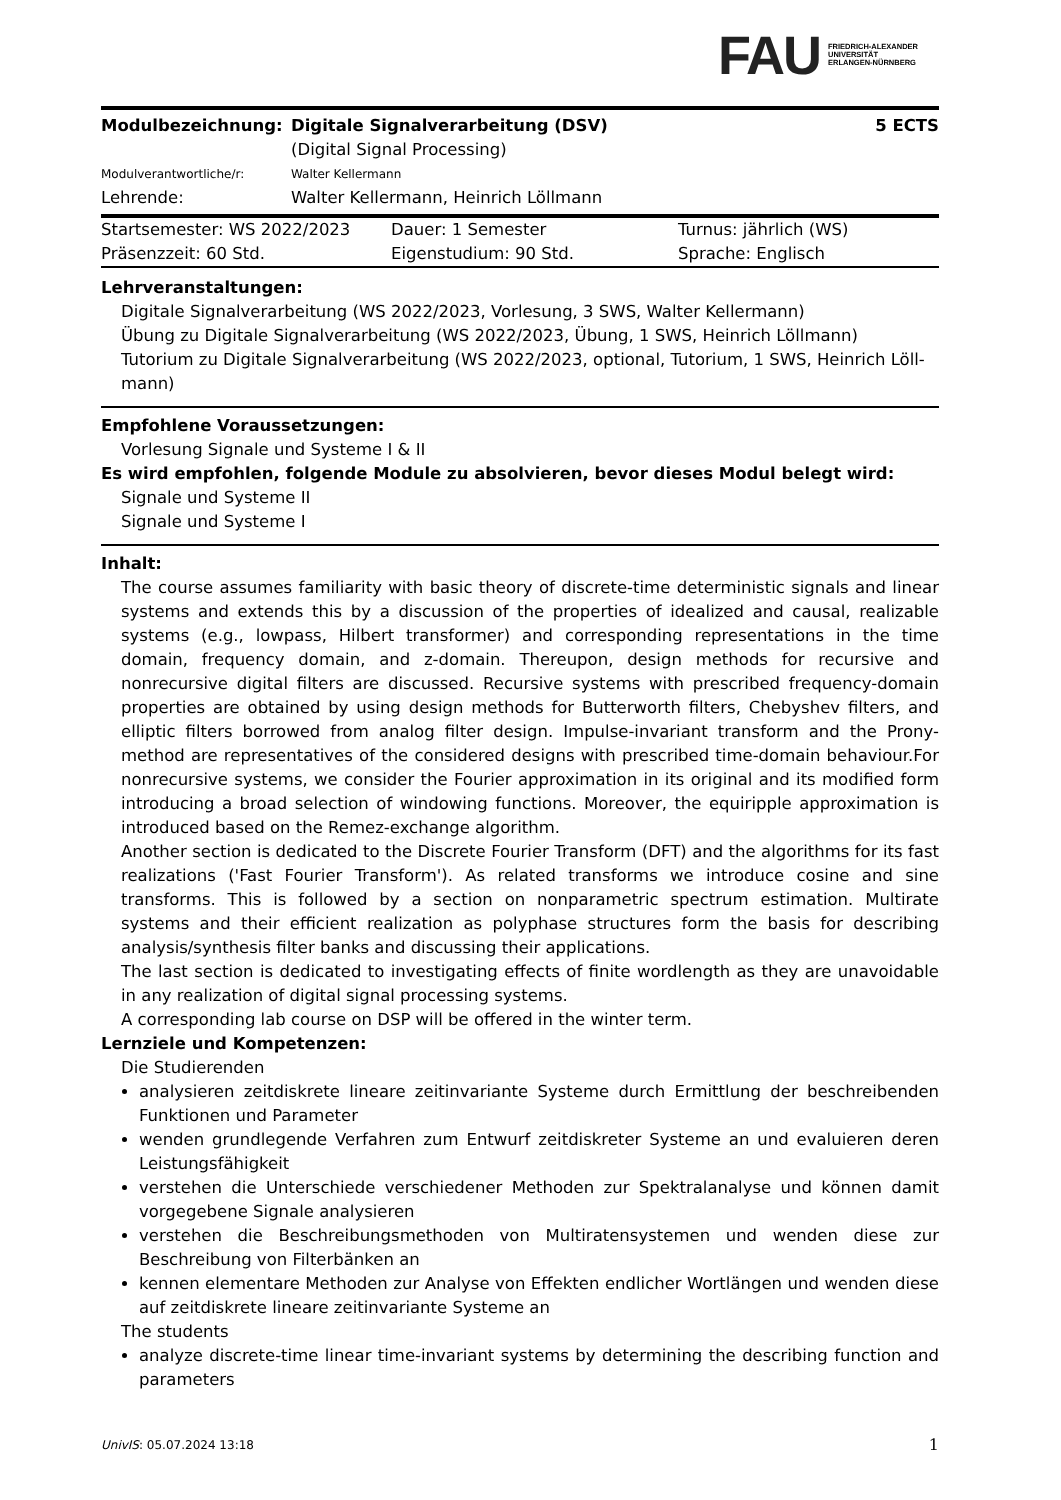FAU
FRIEDRICH-ALEXANDER
UNIVERSITÄT
ERLANGEN-NÜRNBERG
| Modulbezeichnung: | Digitale Signalverarbeitung (DSV) (Digital Signal Processing) | 5 ECTS |
| Modulverantwortliche/r: | Walter Kellermann | |
| Lehrende: | Walter Kellermann, Heinrich Löllmann | |
| Startsemester: WS 2022/2023 | Dauer: 1 Semester | Turnus: jährlich (WS) |
| Präsenzzeit: 60 Std. | Eigenstudium: 90 Std. | Sprache: Englisch |
Lehrveranstaltungen:
Digitale Signalverarbeitung (WS 2022/2023, Vorlesung, 3 SWS, Walter Kellermann)
Übung zu Digitale Signalverarbeitung (WS 2022/2023, Übung, 1 SWS, Heinrich Löllmann)
Tutorium zu Digitale Signalverarbeitung (WS 2022/2023, optional, Tutorium, 1 SWS, Heinrich Löll-mann)
Empfohlene Voraussetzungen:
Vorlesung Signale und Systeme I & II
Es wird empfohlen, folgende Module zu absolvieren, bevor dieses Modul belegt wird:
Signale und Systeme II
Signale und Systeme I
Inhalt:
The course assumes familiarity with basic theory of discrete-time deterministic signals and linear systems and extends this by a discussion of the properties of idealized and causal, realizable systems (e.g., lowpass, Hilbert transformer) and corresponding representations in the time domain, frequency domain, and z-domain. Thereupon, design methods for recursive and nonrecursive digital filters are discussed. Recursive systems with prescribed frequency-domain properties are obtained by using design methods for Butterworth filters, Chebyshev filters, and elliptic filters borrowed from analog filter design. Impulse-invariant transform and the Prony-method are representatives of the considered designs with prescribed time-domain behaviour.For nonrecursive systems, we consider the Fourier approximation in its original and its modified form introducing a broad selection of windowing functions. Moreover, the equiripple approximation is introduced based on the Remez-exchange algorithm.
Another section is dedicated to the Discrete Fourier Transform (DFT) and the algorithms for its fast realizations ('Fast Fourier Transform'). As related transforms we introduce cosine and sine transforms. This is followed by a section on nonparametric spectrum estimation. Multirate systems and their efficient realization as polyphase structures form the basis for describing analysis/synthesis filter banks and discussing their applications.
The last section is dedicated to investigating effects of finite wordlength as they are unavoidable in any realization of digital signal processing systems.
A corresponding lab course on DSP will be offered in the winter term.
Lernziele und Kompetenzen:
Die Studierenden
analysieren zeitdiskrete lineare zeitinvariante Systeme durch Ermittlung der beschreibenden Funktionen und Parameter
wenden grundlegende Verfahren zum Entwurf zeitdiskreter Systeme an und evaluieren deren Leistungsfähigkeit
verstehen die Unterschiede verschiedener Methoden zur Spektralanalyse und können damit vorgegebene Signale analysieren
verstehen die Beschreibungsmethoden von Multiratensystemen und wenden diese zur Beschreibung von Filterbänken an
kennen elementare Methoden zur Analyse von Effekten endlicher Wortlängen und wenden diese auf zeitdiskrete lineare zeitinvariante Systeme an
The students
analyze discrete-time linear time-invariant systems by determining the describing function and parameters
UnivIS: 05.07.2024 13:18 1